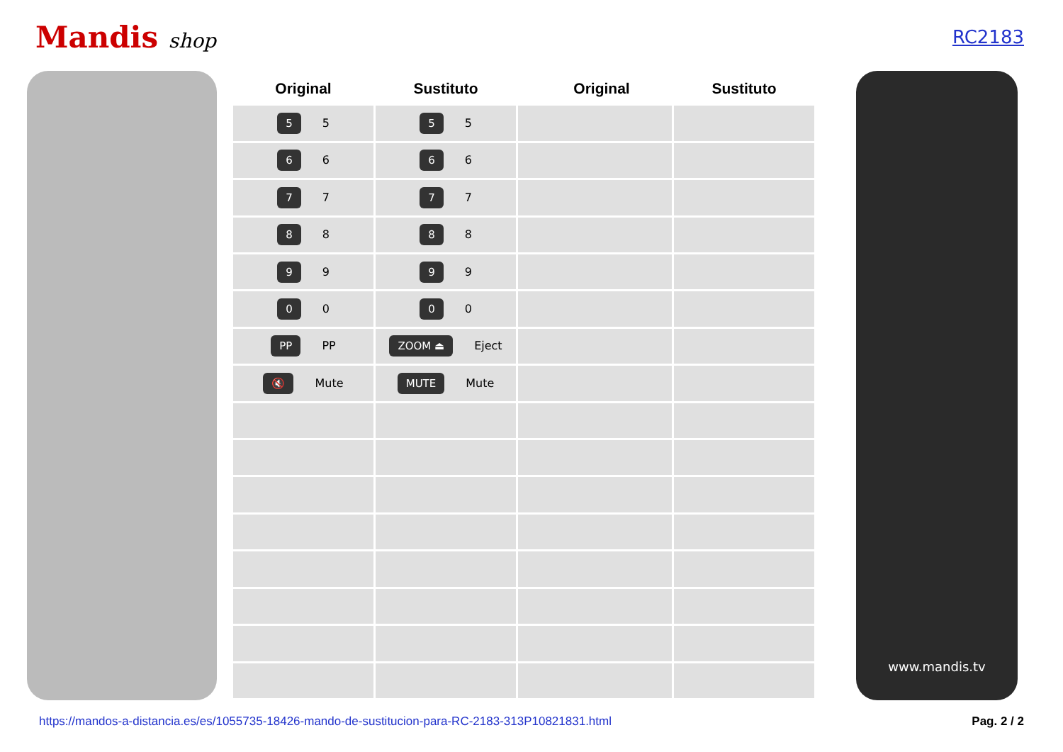Mandis shop RC2183
| Original | Sustituto | Original | Sustituto |
| --- | --- | --- | --- |
| 5 5 | 5 5 | | |
| 6 6 | 6 6 | | |
| 7 7 | 7 7 | | |
| 8 8 | 8 8 | | |
| 9 9 | 9 9 | | |
| 0 0 | 0 0 | | |
| PP PP | ZOOM ⏏ Eject | | |
| 🔇 Mute | MUTE Mute | | |
www.mandis.tv
https://mandos-a-distancia.es/es/1055735-18426-mando-de-sustitucion-para-RC-2183-313P10821831.html Pag. 2 / 2